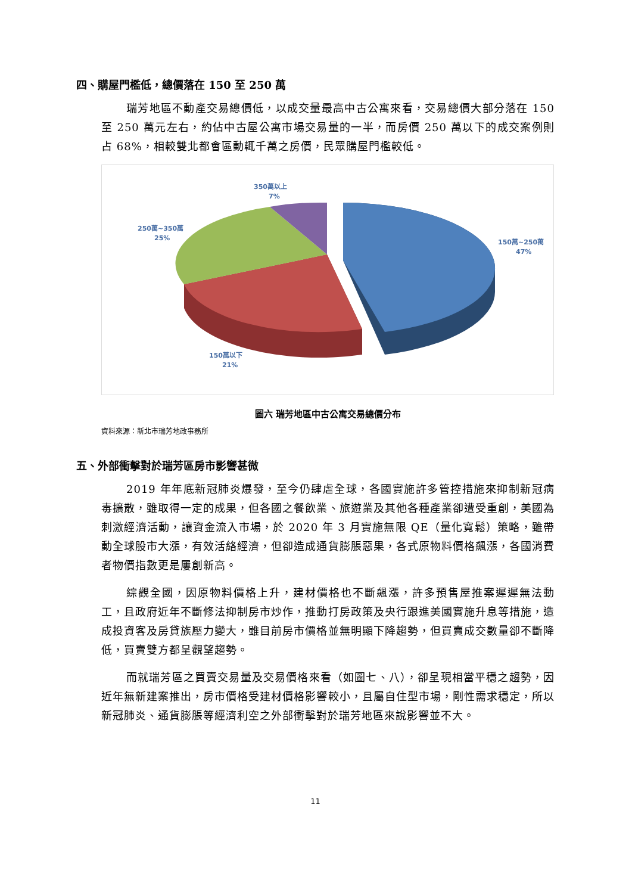四、購屋門檻低，總價落在 150 至 250 萬
瑞芳地區不動產交易總價低，以成交量最高中古公寓來看，交易總價大部分落在 150 至 250 萬元左右，約佔中古屋公寓市場交易量的一半，而房價 250 萬以下的成交案例則占 68%，相較雙北都會區動輒千萬之房價，民眾購屋門檻較低。
350萬以上
7%
250萬~350萬
25%
150萬~250萬
47%
150萬以下
21%
圖六 瑞芳地區中古公寓交易總價分布
資料來源：新北市瑞芳地政事務所
五、外部衝擊對於瑞芳區房市影響甚微
2019 年年底新冠肺炎爆發，至今仍肆虐全球，各國實施許多管控措施來抑制新冠病毒擴散，雖取得一定的成果，但各國之餐飲業、旅遊業及其他各種產業卻遭受重創，美國為刺激經濟活動，讓資金流入市場，於 2020 年 3 月實施無限 QE（量化寬鬆）策略，雖帶動全球股市大漲，有效活絡經濟，但卻造成通貨膨脹惡果，各式原物料價格飆漲，各國消費者物價指數更是屢創新高。
綜觀全國，因原物料價格上升，建材價格也不斷飆漲，許多預售屋推案遲遲無法動工，且政府近年不斷修法抑制房市炒作，推動打房政策及央行跟進美國實施升息等措施，造成投資客及房貸族壓力變大，雖目前房市價格並無明顯下降趨勢，但買賣成交數量卻不斷降低，買賣雙方都呈觀望趨勢。
而就瑞芳區之買賣交易量及交易價格來看（如圖七、八），卻呈現相當平穩之趨勢，因近年無新建案推出，房市價格受建材價格影響較小，且屬自住型市場，剛性需求穩定，所以新冠肺炎、通貨膨脹等經濟利空之外部衝擊對於瑞芳地區來說影響並不大。
11